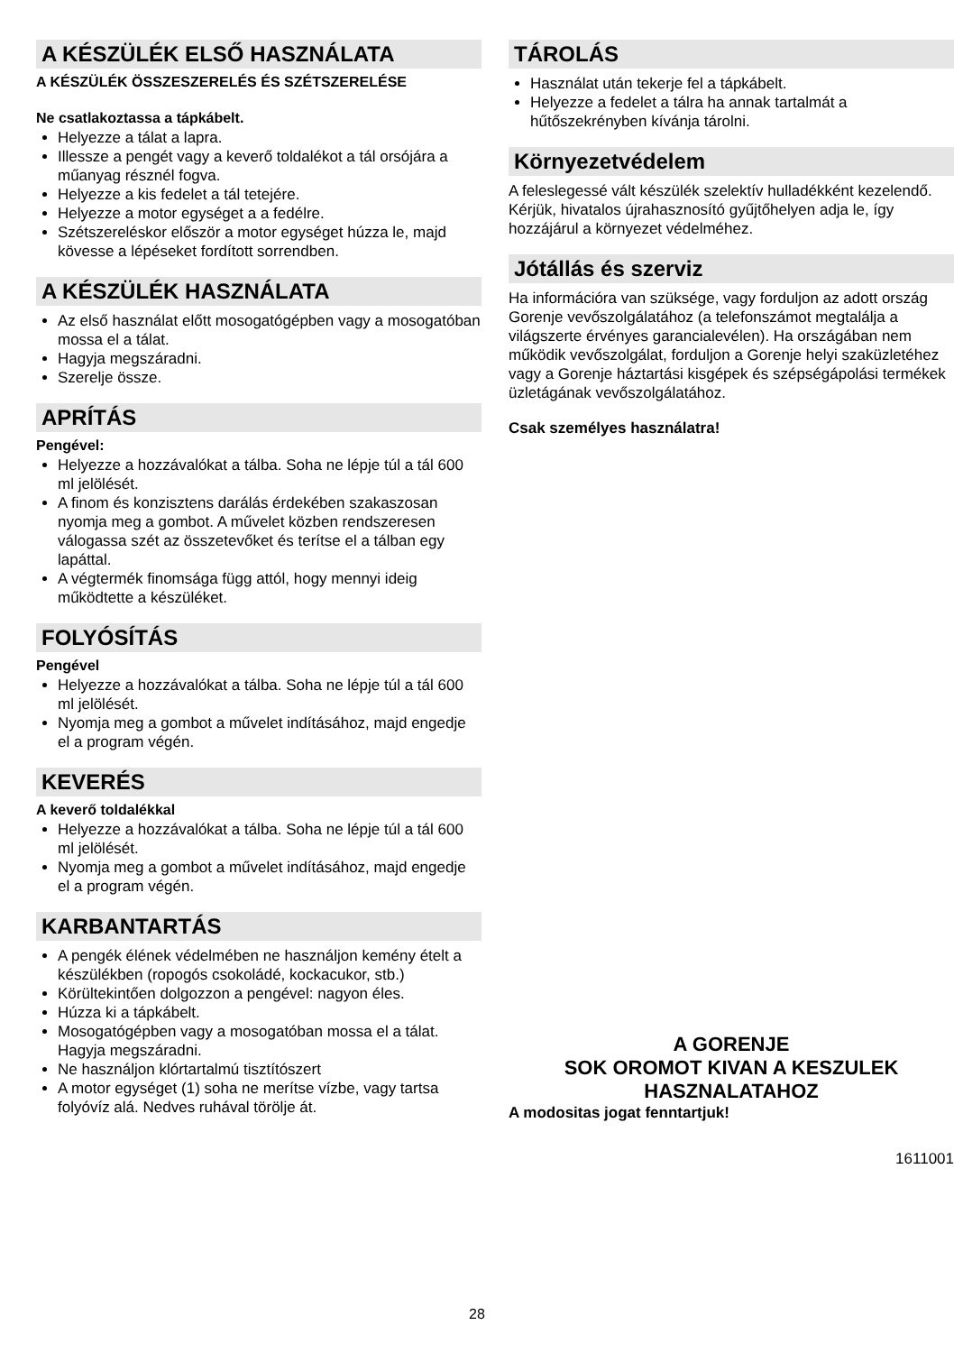A KÉSZÜLÉK ELSŐ HASZNÁLATA
A KÉSZÜLÉK ÖSSZESZERELÉS ÉS SZÉTSZERELÉSE
Ne csatlakoztassa a tápkábelt.
Helyezze a tálat a lapra.
Illessze a pengét vagy a keverő toldalékot a tál orsójára a műanyag résznél fogva.
Helyezze a kis fedelet a tál tetejére.
Helyezze a motor egységet a a fedélre.
Szétszereléskor először a motor egységet húzza le, majd kövesse a lépéseket fordított sorrendben.
A KÉSZÜLÉK HASZNÁLATA
Az első használat előtt mosogatógépben vagy a mosogatóban mossa el a tálat.
Hagyja megszáradni.
Szerelje össze.
APRÍTÁS
Pengével:
Helyezze a hozzávalókat a tálba. Soha ne lépje túl a tál 600 ml jelölését.
A finom és konzisztens darálás érdekében szakaszosan nyomja meg a gombot. A művelet közben rendszeresen válogassa szét az összetevőket és terítse el a tálban egy lapáttal.
A végtermék finomsága függ attól, hogy mennyi ideig működtette a készüléket.
FOLYÓSÍTÁS
Pengével
Helyezze a hozzávalókat a tálba. Soha ne lépje túl a tál 600 ml jelölését.
Nyomja meg a gombot a művelet indításához, majd engedje el a program végén.
KEVERÉS
A keverő toldalékkal
Helyezze a hozzávalókat a tálba. Soha ne lépje túl a tál 600 ml jelölését.
Nyomja meg a gombot a művelet indításához, majd engedje el a program végén.
KARBANTARTÁS
A pengék élének védelmében ne használjon kemény ételt a készülékben (ropogós csokoládé, kockacukor, stb.)
Körültekintően dolgozzon a pengével: nagyon éles.
Húzza ki a tápkábelt.
Mosogatógépben vagy a mosogatóban mossa el a tálat. Hagyja megszáradni.
Ne használjon klórtartalmú tisztítószert
A motor egységet (1) soha ne merítse vízbe, vagy tartsa folyóvíz alá. Nedves ruhával törölje át.
TÁROLÁS
Használat után tekerje fel a tápkábelt.
Helyezze a fedelet a tálra ha annak tartalmát a hűtőszekrényben kívánja tárolni.
Környezetvédelem
A feleslegessé vált készülék szelektív hulladékként kezelendő. Kérjük, hivatalos újrahasznosító gyűjtőhelyen adja le, így hozzájárul a környezet védelméhez.
Jótállás és szerviz
Ha információra van szüksége, vagy forduljon az adott ország Gorenje vevőszolgálatához (a telefonszámot megtalálja a világszerte érvényes garancialevélen). Ha országában nem működik vevőszolgálat, forduljon a Gorenje helyi szaküzletéhez vagy a Gorenje háztartási kisgépek és szépségápolási termékek üzletágának vevőszolgálatához.
Csak személyes használatra!
A GORENJE
SOK OROMOT KIVAN A KESZULEK HASZNALATAHOZ
A modositas jogat fenntartjuk!
1611001
28